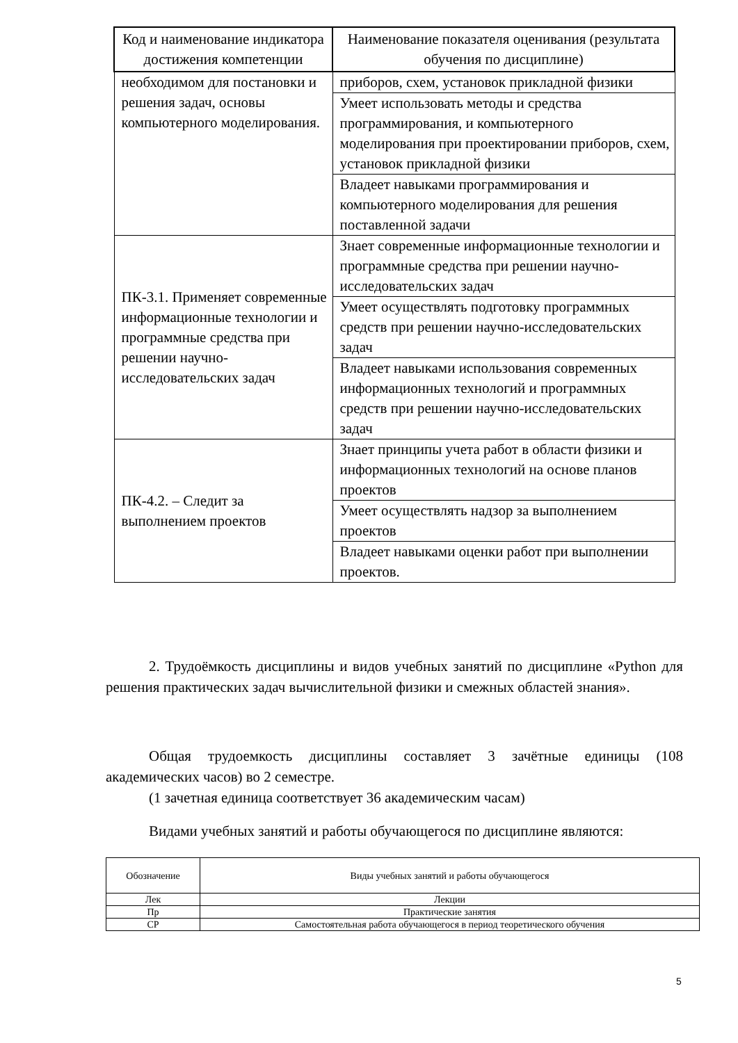| Код и наименование индикатора достижения компетенции | Наименование показателя оценивания (результата обучения по дисциплине) |
| --- | --- |
| необходимом для постановки и решения задач, основы компьютерного моделирования. | приборов, схем, установок прикладной физики |
| | Умеет использовать методы и средства программирования, и компьютерного моделирования при проектировании приборов, схем, установок прикладной физики |
| | Владеет навыками программирования и компьютерного моделирования для решения поставленной задачи |
| ПК-3.1. Применяет современные информационные технологии и программные средства при решении научно-исследовательских задач | Знает современные информационные технологии и программные средства при решении научно-исследовательских задач |
| | Умеет осуществлять подготовку программных средств при решении научно-исследовательских задач |
| | Владеет навыками использования современных информационных технологий и программных средств при решении научно-исследовательских задач |
| ПК-4.2. – Следит за выполнением проектов | Знает принципы учета работ в области физики и информационных технологий на основе планов проектов |
| | Умеет осуществлять надзор за выполнением проектов |
| | Владеет навыками оценки работ при выполнении проектов. |
2. Трудоёмкость дисциплины и видов учебных занятий по дисциплине «Python для решения практических задач вычислительной физики и смежных областей знания».
Общая трудоемкость дисциплины составляет 3 зачётные единицы (108 академических часов) во 2 семестре.
(1 зачетная единица соответствует 36 академическим часам)
Видами учебных занятий и работы обучающегося по дисциплине являются:
| Обозначение | Виды учебных занятий и работы обучающегося |
| --- | --- |
| Лек | Лекции |
| Пр | Практические занятия |
| СР | Самостоятельная работа обучающегося в период теоретического обучения |
5